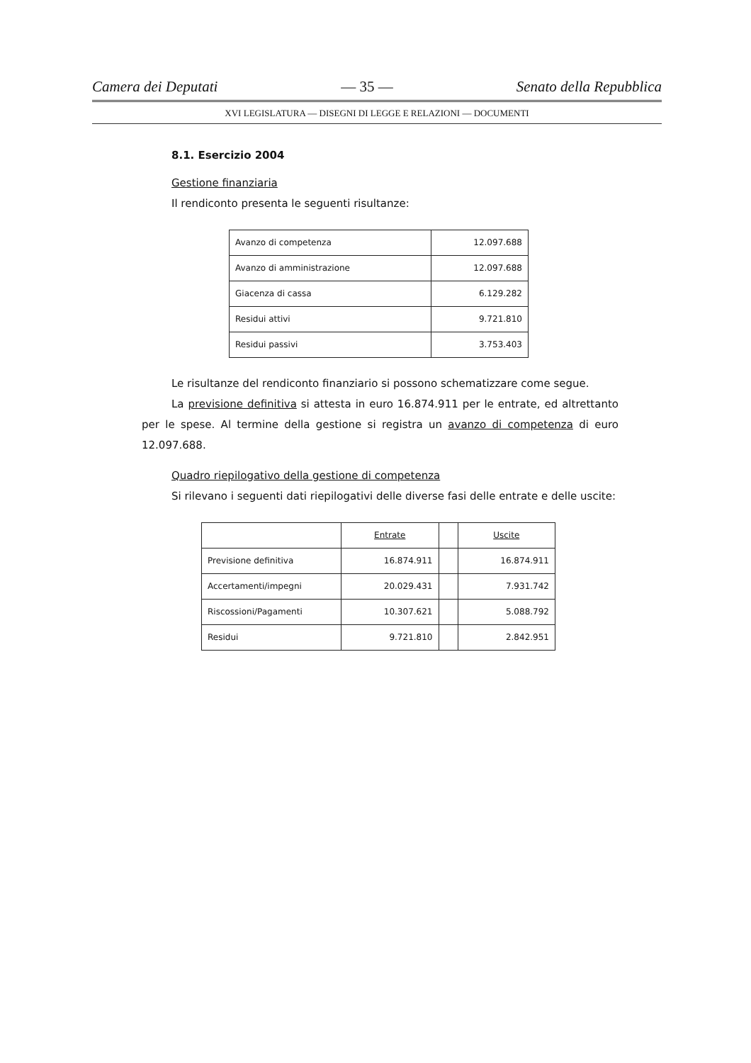Camera dei Deputati — 35 — Senato della Repubblica
XVI LEGISLATURA — DISEGNI DI LEGGE E RELAZIONI — DOCUMENTI
8.1. Esercizio 2004
Gestione finanziaria
Il rendiconto presenta le seguenti risultanze:
| Avanzo di competenza | 12.097.688 |
| Avanzo di amministrazione | 12.097.688 |
| Giacenza di cassa | 6.129.282 |
| Residui attivi | 9.721.810 |
| Residui passivi | 3.753.403 |
Le risultanze del rendiconto finanziario si possono schematizzare come segue.
La previsione definitiva si attesta in euro 16.874.911 per le entrate, ed altrettanto per le spese. Al termine della gestione si registra un avanzo di competenza di euro 12.097.688.
Quadro riepilogativo della gestione di competenza
Si rilevano i seguenti dati riepilogativi delle diverse fasi delle entrate e delle uscite:
| | Entrate | | Uscite |
| Previsione definitiva | 16.874.911 | | 16.874.911 |
| Accertamenti/impegni | 20.029.431 | | 7.931.742 |
| Riscossioni/Pagamenti | 10.307.621 | | 5.088.792 |
| Residui | 9.721.810 | | 2.842.951 |